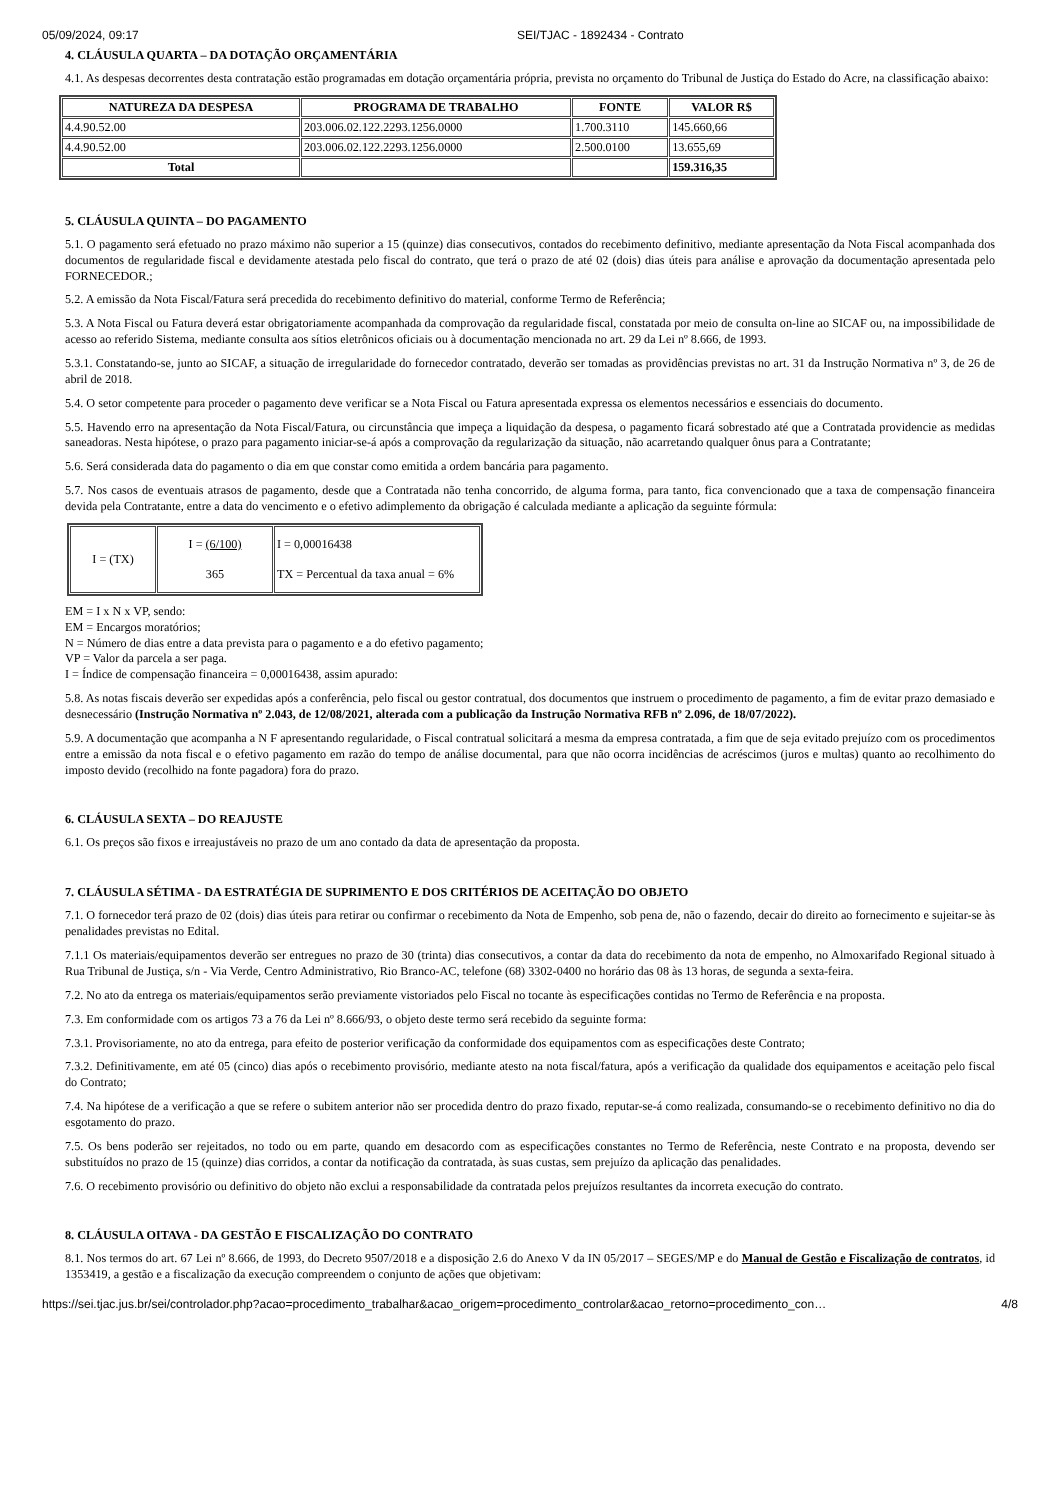05/09/2024, 09:17 SEI/TJAC - 1892434 - Contrato
4. CLÁUSULA QUARTA – DA DOTAÇÃO ORÇAMENTÁRIA
4.1. As despesas decorrentes desta contratação estão programadas em dotação orçamentária própria, prevista no orçamento do Tribunal de Justiça do Estado do Acre, na classificação abaixo:
| NATUREZA DA DESPESA | PROGRAMA DE TRABALHO | FONTE | VALOR R$ |
| --- | --- | --- | --- |
| 4.4.90.52.00 | 203.006.02.122.2293.1256.0000 | 1.700.3110 | 145.660,66 |
| 4.4.90.52.00 | 203.006.02.122.2293.1256.0000 | 2.500.0100 | 13.655,69 |
| Total | | | 159.316,35 |
5. CLÁUSULA QUINTA – DO PAGAMENTO
5.1. O pagamento será efetuado no prazo máximo não superior a 15 (quinze) dias consecutivos, contados do recebimento definitivo, mediante apresentação da Nota Fiscal acompanhada dos documentos de regularidade fiscal e devidamente atestada pelo fiscal do contrato, que terá o prazo de até 02 (dois) dias úteis para análise e aprovação da documentação apresentada pelo FORNECEDOR.;
5.2. A emissão da Nota Fiscal/Fatura será precedida do recebimento definitivo do material, conforme Termo de Referência;
5.3. A Nota Fiscal ou Fatura deverá estar obrigatoriamente acompanhada da comprovação da regularidade fiscal, constatada por meio de consulta on-line ao SICAF ou, na impossibilidade de acesso ao referido Sistema, mediante consulta aos sítios eletrônicos oficiais ou à documentação mencionada no art. 29 da Lei nº 8.666, de 1993.
5.3.1. Constatando-se, junto ao SICAF, a situação de irregularidade do fornecedor contratado, deverão ser tomadas as providências previstas no art. 31 da Instrução Normativa nº 3, de 26 de abril de 2018.
5.4. O setor competente para proceder o pagamento deve verificar se a Nota Fiscal ou Fatura apresentada expressa os elementos necessários e essenciais do documento.
5.5. Havendo erro na apresentação da Nota Fiscal/Fatura, ou circunstância que impeça a liquidação da despesa, o pagamento ficará sobrestado até que a Contratada providencie as medidas saneadoras. Nesta hipótese, o prazo para pagamento iniciar-se-á após a comprovação da regularização da situação, não acarretando qualquer ônus para a Contratante;
5.6. Será considerada data do pagamento o dia em que constar como emitida a ordem bancária para pagamento.
5.7. Nos casos de eventuais atrasos de pagamento, desde que a Contratada não tenha concorrido, de alguma forma, para tanto, fica convencionado que a taxa de compensação financeira devida pela Contratante, entre a data do vencimento e o efetivo adimplemento da obrigação é calculada mediante a aplicação da seguinte fórmula:
| I = (TX) | I = (6/100) 365 | I = 0,00016438 TX = Percentual da taxa anual = 6% |
EM = I x N x VP, sendo:
EM = Encargos moratórios;
N = Número de dias entre a data prevista para o pagamento e a do efetivo pagamento;
VP = Valor da parcela a ser paga.
I = Índice de compensação financeira = 0,00016438, assim apurado:
5.8. As notas fiscais deverão ser expedidas após a conferência, pelo fiscal ou gestor contratual, dos documentos que instruem o procedimento de pagamento, a fim de evitar prazo demasiado e desnecessário (Instrução Normativa nº 2.043, de 12/08/2021, alterada com a publicação da Instrução Normativa RFB nº 2.096, de 18/07/2022).
5.9. A documentação que acompanha a N F apresentando regularidade, o Fiscal contratual solicitará a mesma da empresa contratada, a fim que de seja evitado prejuízo com os procedimentos entre a emissão da nota fiscal e o efetivo pagamento em razão do tempo de análise documental, para que não ocorra incidências de acréscimos (juros e multas) quanto ao recolhimento do imposto devido (recolhido na fonte pagadora) fora do prazo.
6. CLÁUSULA SEXTA – DO REAJUSTE
6.1. Os preços são fixos e irreajustáveis no prazo de um ano contado da data de apresentação da proposta.
7. CLÁUSULA SÉTIMA - DA ESTRATÉGIA DE SUPRIMENTO E DOS CRITÉRIOS DE ACEITAÇÃO DO OBJETO
7.1. O fornecedor terá prazo de 02 (dois) dias úteis para retirar ou confirmar o recebimento da Nota de Empenho, sob pena de, não o fazendo, decair do direito ao fornecimento e sujeitar-se às penalidades previstas no Edital.
7.1.1 Os materiais/equipamentos deverão ser entregues no prazo de 30 (trinta) dias consecutivos, a contar da data do recebimento da nota de empenho, no Almoxarifado Regional situado à Rua Tribunal de Justiça, s/n - Via Verde, Centro Administrativo, Rio Branco-AC, telefone (68) 3302-0400 no horário das 08 às 13 horas, de segunda a sexta-feira.
7.2. No ato da entrega os materiais/equipamentos serão previamente vistoriados pelo Fiscal no tocante às especificações contidas no Termo de Referência e na proposta.
7.3. Em conformidade com os artigos 73 a 76 da Lei nº 8.666/93, o objeto deste termo será recebido da seguinte forma:
7.3.1. Provisoriamente, no ato da entrega, para efeito de posterior verificação da conformidade dos equipamentos com as especificações deste Contrato;
7.3.2. Definitivamente, em até 05 (cinco) dias após o recebimento provisório, mediante atesto na nota fiscal/fatura, após a verificação da qualidade dos equipamentos e aceitação pelo fiscal do Contrato;
7.4. Na hipótese de a verificação a que se refere o subitem anterior não ser procedida dentro do prazo fixado, reputar-se-á como realizada, consumando-se o recebimento definitivo no dia do esgotamento do prazo.
7.5. Os bens poderão ser rejeitados, no todo ou em parte, quando em desacordo com as especificações constantes no Termo de Referência, neste Contrato e na proposta, devendo ser substituídos no prazo de 15 (quinze) dias corridos, a contar da notificação da contratada, às suas custas, sem prejuízo da aplicação das penalidades.
7.6. O recebimento provisório ou definitivo do objeto não exclui a responsabilidade da contratada pelos prejuízos resultantes da incorreta execução do contrato.
8. CLÁUSULA OITAVA - DA GESTÃO E FISCALIZAÇÃO DO CONTRATO
8.1. Nos termos do art. 67 Lei nº 8.666, de 1993, do Decreto 9507/2018 e a disposição 2.6 do Anexo V da IN 05/2017 – SEGES/MP e do Manual de Gestão e Fiscalização de contratos, id 1353419, a gestão e a fiscalização da execução compreendem o conjunto de ações que objetivam:
https://sei.tjac.jus.br/sei/controlador.php?acao=procedimento_trabalhar&acao_origem=procedimento_controlar&acao_retorno=procedimento_con… 4/8